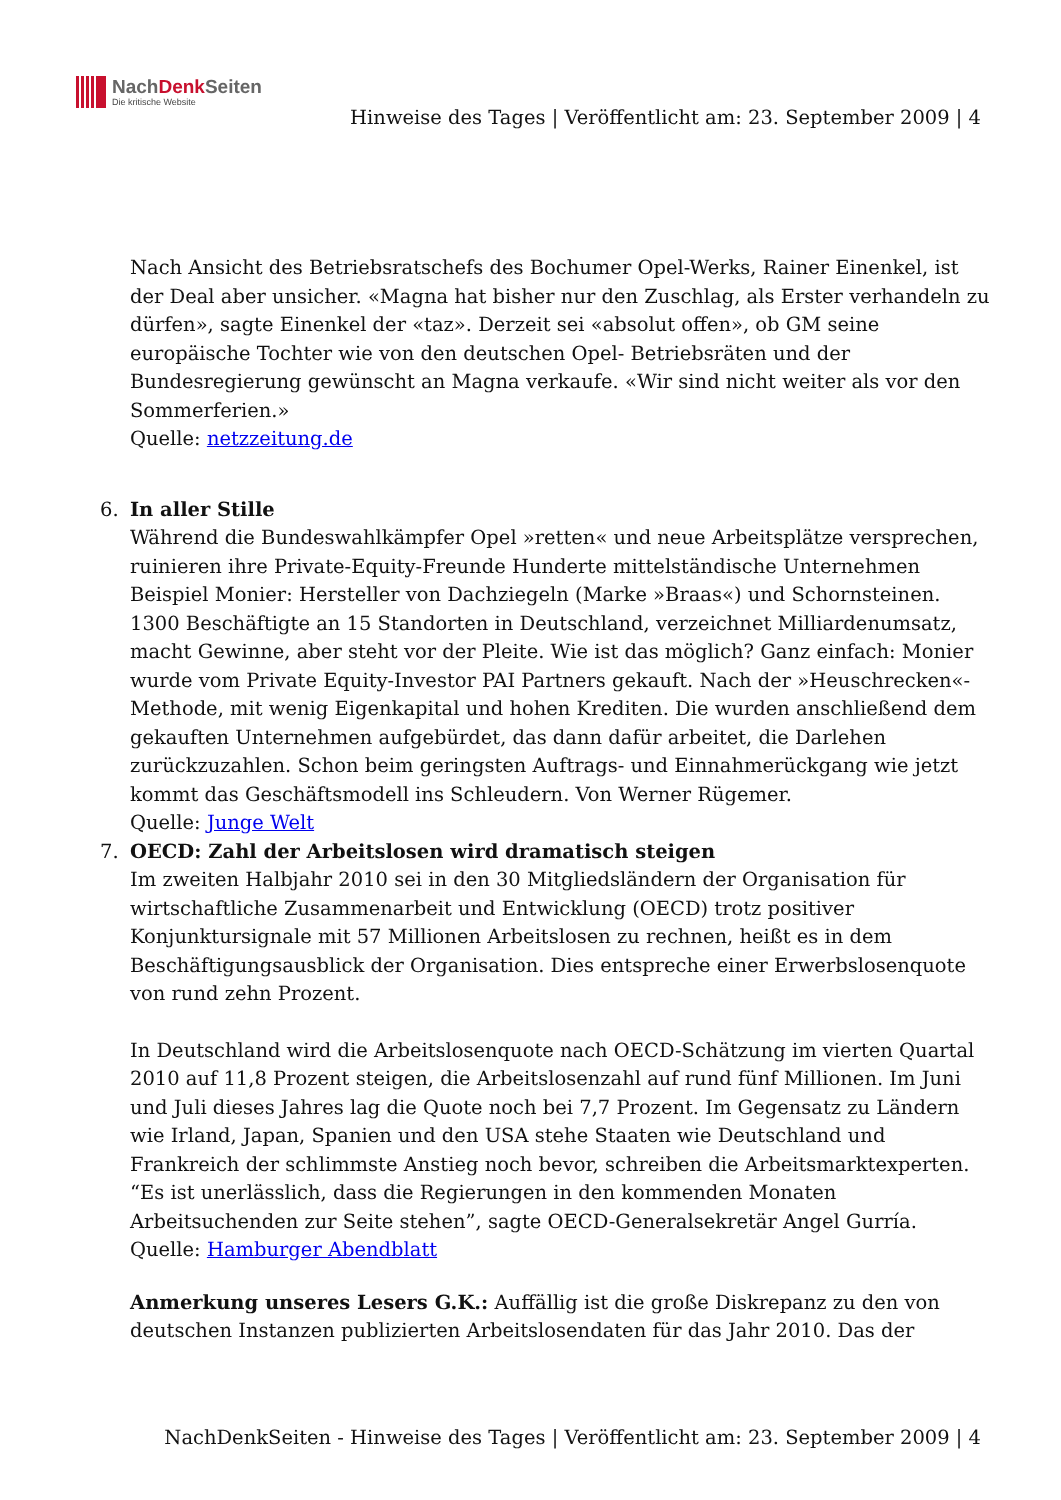NachDenk Seiten
Die kritische Website
Hinweise des Tages | Veröffentlicht am: 23. September 2009 | 4
Nach Ansicht des Betriebsratschefs des Bochumer Opel-Werks, Rainer Einenkel, ist der Deal aber unsicher. «Magna hat bisher nur den Zuschlag, als Erster verhandeln zu dürfen», sagte Einenkel der «taz». Derzeit sei «absolut offen», ob GM seine europäische Tochter wie von den deutschen Opel- Betriebsräten und der Bundesregierung gewünscht an Magna verkaufe. «Wir sind nicht weiter als vor den Sommerferien.»
Quelle: netzzeitung.de
6.
In aller Stille
Während die Bundeswahlkämpfer Opel »retten« und neue Arbeitsplätze versprechen, ruinieren ihre Private-Equity-Freunde Hunderte mittelständische Unternehmen Beispiel Monier: Hersteller von Dachziegeln (Marke »Braas«) und Schornsteinen. 1300 Beschäftigte an 15 Standorten in Deutschland, verzeichnet Milliardenumsatz, macht Gewinne, aber steht vor der Pleite. Wie ist das möglich? Ganz einfach: Monier wurde vom Private Equity-Investor PAI Partners gekauft. Nach der »Heuschrecken«-Methode, mit wenig Eigenkapital und hohen Krediten. Die wurden anschließend dem gekauften Unternehmen aufgebürdet, das dann dafür arbeitet, die Darlehen zurückzuzahlen. Schon beim geringsten Auftrags- und Einnahmerückgang wie jetzt kommt das Geschäftsmodell ins Schleudern. Von Werner Rügemer.
Quelle: Junge Welt
7.
OECD: Zahl der Arbeitslosen wird dramatisch steigen
Im zweiten Halbjahr 2010 sei in den 30 Mitgliedsländern der Organisation für wirtschaftliche Zusammenarbeit und Entwicklung (OECD) trotz positiver Konjunktursignale mit 57 Millionen Arbeitslosen zu rechnen, heißt es in dem Beschäftigungsausblick der Organisation. Dies entspreche einer Erwerbslosenquote von rund zehn Prozent.
In Deutschland wird die Arbeitslosenquote nach OECD-Schätzung im vierten Quartal 2010 auf 11,8 Prozent steigen, die Arbeitslosenzahl auf rund fünf Millionen. Im Juni und Juli dieses Jahres lag die Quote noch bei 7,7 Prozent. Im Gegensatz zu Ländern wie Irland, Japan, Spanien und den USA stehe Staaten wie Deutschland und Frankreich der schlimmste Anstieg noch bevor, schreiben die Arbeitsmarktexperten. “Es ist unerlässlich, dass die Regierungen in den kommenden Monaten Arbeitsuchenden zur Seite stehen”, sagte OECD-Generalsekretär Angel Gurría.
Quelle: Hamburger Abendblatt
Anmerkung unseres Lesers G.K.: Auffällig ist die große Diskrepanz zu den von deutschen Instanzen publizierten Arbeitslosendaten für das Jahr 2010. Das der
NachDenkSeiten - Hinweise des Tages | Veröffentlicht am: 23. September 2009 | 4